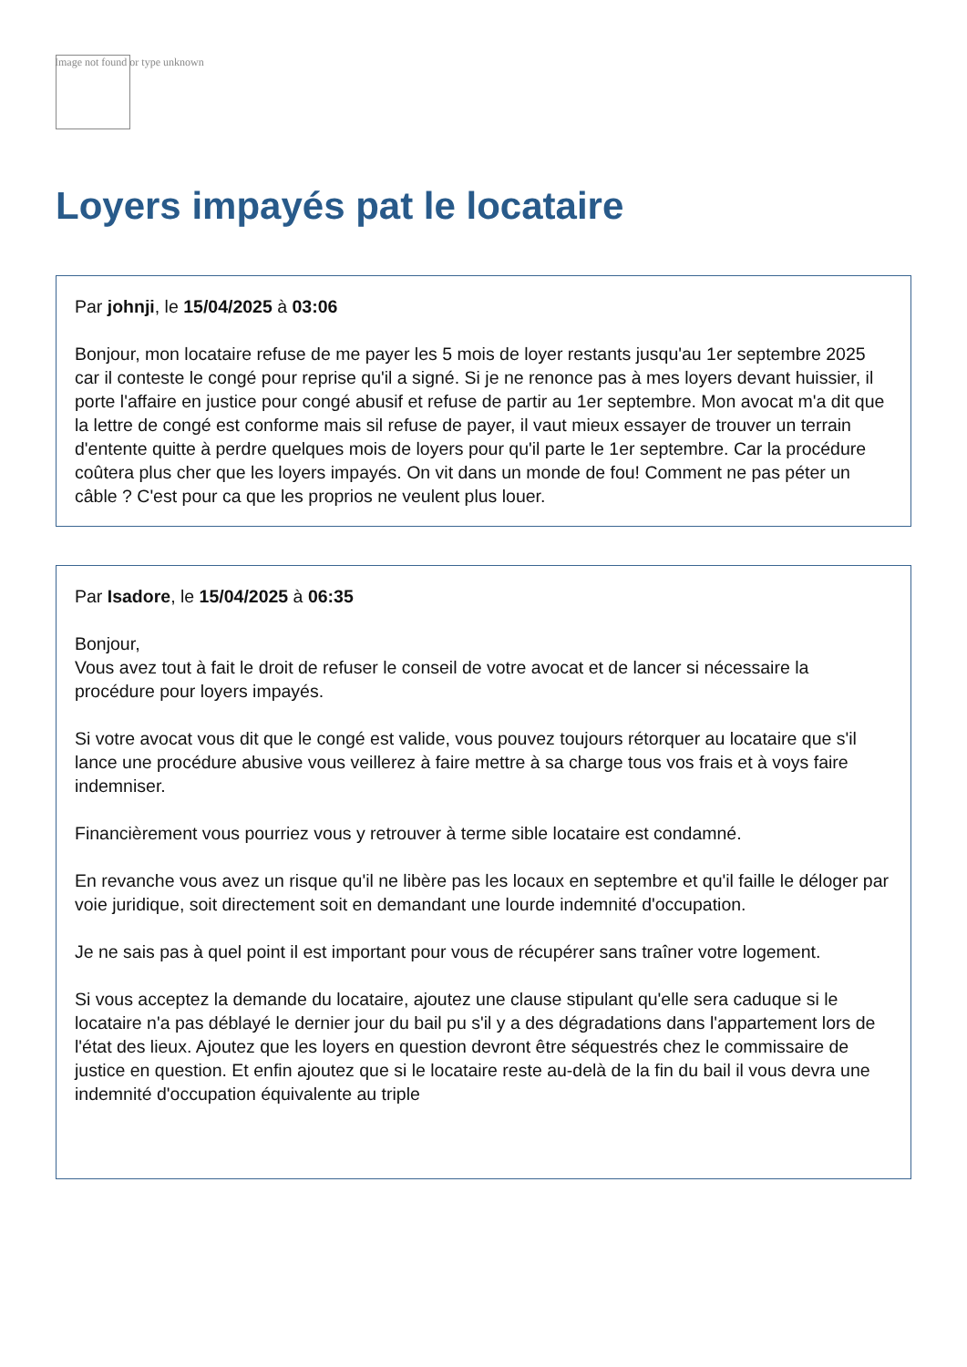Image not found or type unknown
Loyers impayés pat le locataire
Par johnji, le 15/04/2025 à 03:06
Bonjour, mon locataire refuse de me payer les 5 mois de loyer restants jusqu'au 1er septembre 2025 car il conteste le congé pour reprise qu'il a signé. Si je ne renonce pas à mes loyers devant huissier, il porte l'affaire en justice pour congé abusif et refuse de partir au 1er septembre. Mon avocat m'a dit que la lettre de congé est conforme mais sil refuse de payer, il vaut mieux essayer de trouver un terrain d'entente quitte à perdre quelques mois de loyers pour qu'il parte le 1er septembre. Car la procédure coûtera plus cher que les loyers impayés. On vit dans un monde de fou! Comment ne pas péter un câble ? C'est pour ca que les proprios ne veulent plus louer.
Par Isadore, le 15/04/2025 à 06:35
Bonjour,
Vous avez tout à fait le droit de refuser le conseil de votre avocat et de lancer si nécessaire la procédure pour loyers impayés.
Si votre avocat vous dit que le congé est valide, vous pouvez toujours rétorquer au locataire que s'il lance une procédure abusive vous veillerez à faire mettre à sa charge tous vos frais et à voys faire indemniser.
Financièrement vous pourriez vous y retrouver à terme sible locataire est condamné.
En revanche vous avez un risque qu'il ne libère pas les locaux en septembre et qu'il faille le déloger par voie juridique, soit directement soit en demandant une lourde indemnité d'occupation.
Je ne sais pas à quel point il est important pour vous de récupérer sans traîner votre logement.
Si vous acceptez la demande du locataire, ajoutez une clause stipulant qu'elle sera caduque si le locataire n'a pas déblayé le dernier jour du bail pu s'il y a des dégradations dans l'appartement lors de l'état des lieux. Ajoutez que les loyers en question devront être séquestrés chez le commissaire de justice en question. Et enfin ajoutez que si le locataire reste au-delà de la fin du bail il vous devra une indemnité d'occupation équivalente au triple